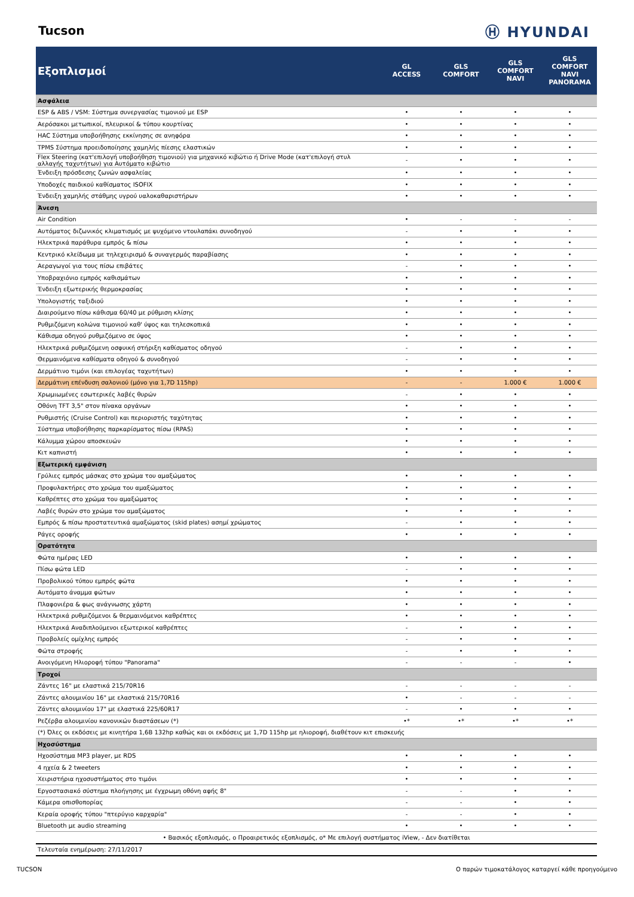Tucson
Ⓗ HYUNDAI
| Εξοπλισμοί | GL ACCESS | GLS COMFORT | GLS COMFORT NAVI | GLS COMFORT NAVI PANORAMA |
| --- | --- | --- | --- | --- |
| Ασφάλεια | | | | |
| ESP & ABS / VSM: Σύστημα συνεργασίας τιμονιού με ESP | • | • | • | • |
| Αερόσακοι μετωπικοί, πλευρικοί & τύπου κουρτίνας | • | • | • | • |
| HAC Σύστημα υποβοήθησης εκκίνησης σε ανηφόρα | • | • | • | • |
| TPMS Σύστημα προειδοποίησης χαμηλής πίεσης ελαστικών | • | • | • | • |
| Flex Steering (κατ'επιλογή υποβοήθηση τιμονιού) για μηχανικό κιβώτιο ή Drive Mode (κατ'επιλογή στυλ αλλαγής ταχυτήτων) για Αυτόματο κιβώτιο | - | • | • | • |
| Ένδειξη πρόσδεσης ζωνών ασφαλείας | • | • | • | • |
| Υποδοχές παιδικού καθίσματος ISOFIX | • | • | • | • |
| Ένδειξη χαμηλής στάθμης υγρού υαλοκαθαριστήρων | • | • | • | • |
| Άνεση | | | | |
| Air Condition | • | - | - | - |
| Αυτόματος διζωνικός κλιματισμός με ψυχόμενο ντουλαπάκι συνοδηγού | - | • | • | • |
| Ηλεκτρικά παράθυρα εμπρός & πίσω | • | • | • | • |
| Κεντρικό κλείδωμα με τηλεχειρισμό & συναγερμός παραβίασης | • | • | • | • |
| Αεραγωγοί για τους πίσω επιβάτες | - | • | • | • |
| Υποβραχιόνιο εμπρός καθισμάτων | • | • | • | • |
| Ένδειξη εξωτερικής θερμοκρασίας | • | • | • | • |
| Υπολογιστής ταξιδιού | • | • | • | • |
| Διαιρούμενο πίσω κάθισμα 60/40 με ρύθμιση κλίσης | • | • | • | • |
| Ρυθμιζόμενη κολώνα τιμονιού καθ' ύψος και τηλεσκοπικά | • | • | • | • |
| Κάθισμα οδηγού ρυθμιζόμενο σε ύψος | • | • | • | • |
| Ηλεκτρικά ρυθμιζόμενη οσφυική στήριξη καθίσματος οδηγού | - | • | • | • |
| Θερμαινόμενα καθίσματα οδηγού & συνοδηγού | - | • | • | • |
| Δερμάτινο τιμόνι (και επιλογέας ταχυτήτων) | • | • | • | • |
| Δερμάτινη επένδυση σαλονιού (μόνο για 1,7D 115hp) | - | - | 1.000 € | 1.000 € |
| Χρωμιωμένες εσωτερικές λαβές θυρών | - | • | • | • |
| Οθόνη TFT 3,5" στον πίνακα οργάνων | • | • | • | • |
| Ρυθμιστής (Cruise Control) και περιοριστής ταχύτητας | • | • | • | • |
| Σύστημα υποβοήθησης παρκαρίσματος πίσω (RPAS) | • | • | • | • |
| Κάλυμμα χώρου αποσκευών | • | • | • | • |
| Κιτ καπνιστή | • | • | • | • |
| Εξωτερική εμφάνιση | | | | |
| Γρύλιες εμπρός μάσκας στο χρώμα του αμαξώματος | • | • | • | • |
| Προφυλακτήρες στο χρώμα του αμαξώματος | • | • | • | • |
| Καθρέπτες στο χρώμα του αμαξώματος | • | • | • | • |
| Λαβές θυρών στο χρώμα του αμαξώματος | • | • | • | • |
| Εμπρός & πίσω προστατευτικά αμαξώματος (skid plates) ασημί χρώματος | - | • | • | • |
| Ράγες οροφής | • | • | • | • |
| Ορατότητα | | | | |
| Φώτα ημέρας LED | • | • | • | • |
| Πίσω φώτα LED | - | • | • | • |
| Προβολικού τύπου εμπρός φώτα | • | • | • | • |
| Αυτόματο άναμμα φώτων | • | • | • | • |
| Πλαφονιέρα & φως ανάγνωσης χάρτη | • | • | • | • |
| Ηλεκτρικά ρυθμιζόμενοι & θερμαινόμενοι καθρέπτες | • | • | • | • |
| Ηλεκτρικά Αναδιπλούμενοι εξωτερικοί καθρέπτες | - | • | • | • |
| Προβολείς ομίχλης εμπρός | - | • | • | • |
| Φώτα στροφής | - | • | • | • |
| Ανοιγόμενη Ηλιοροφή τύπου "Panorama" | - | - | - | • |
| Τροχοί | | | | |
| Ζάντες 16" με ελαστικά 215/70R16 | - | - | - | - |
| Ζάντες αλουμινίου 16" με ελαστικά 215/70R16 | • | - | - | - |
| Ζάντες αλουμινίου 17" με ελαστικά 225/60R17 | - | • | • | • |
| Ρεζέρβα αλουμινίου κανονικών διαστάσεων (*) | •* | •* | •* | •* |
| (*) Όλες οι εκδόσεις με κινητήρα 1,6Β 132hp καθώς και οι εκδόσεις με 1,7D 115hp με ηλιοροφή, διαθέτουν κιτ επισκευής | | | | |
| Ηχοσύστημα | | | | |
| Ηχοσύστημα MP3 player, με RDS | • | • | • | • |
| 4 ηχεία & 2 tweeters | • | • | • | • |
| Χειριστήρια ηχοσυστήματος στο τιμόνι | • | • | • | • |
| Εργοστασιακό σύστημα πλοήγησης με έγχρωμη οθόνη αφής 8" | - | - | • | • |
| Κάμερα οπισθοπορίας | - | - | • | • |
| Κεραία οροφής τύπου "πτερύγιο καρχαρία" | - | - | • | • |
| Bluetooth με audio streaming | • | • | • | • |
| • Βασικός εξοπλισμός, ο Προαιρετικός εξοπλισμός, ο* Με επιλογή συστήματος iView, - Δεν διατίθεται | | | | |
| Τελευταία ενημέρωση: 27/11/2017 | | | | |
TUCSON Ο παρών τιμοκατάλογος καταργεί κάθε προηγούμενο